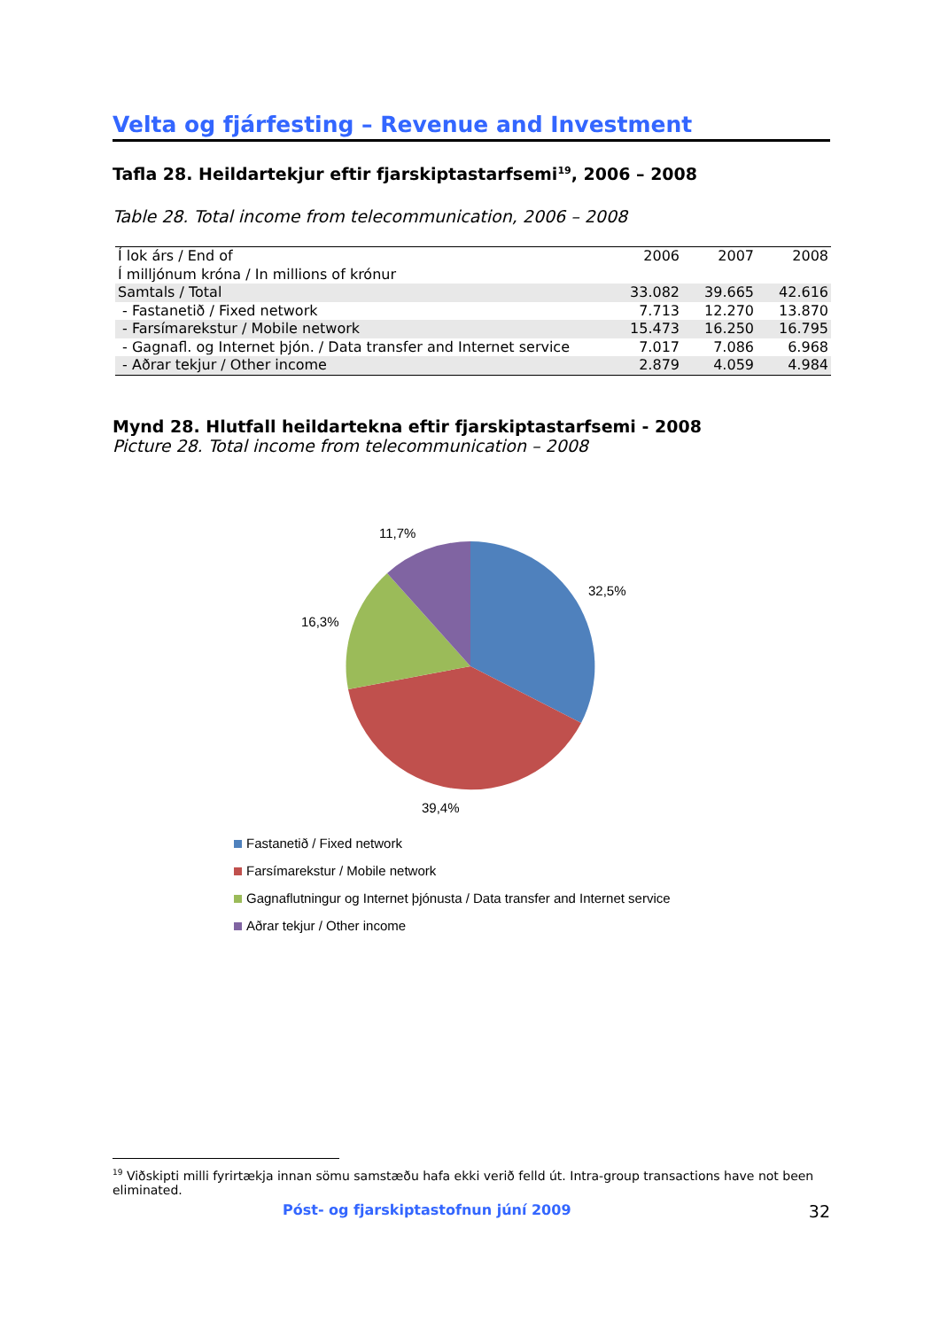Velta og fjárfesting – Revenue and Investment
Tafla 28. Heildartekjur eftir fjarskiptastarfsemi<sup>19</sup>, 2006 – 2008
Table 28. Total income from telecommunication, 2006 – 2008
| Í lok árs / End of | 2006 | 2007 | 2008 |
| Í milljónum króna / In millions of krónur | | | |
| Samtals / Total | 33.082 | 39.665 | 42.616 |
| - Fastanetið / Fixed network | 7.713 | 12.270 | 13.870 |
| - Farsímarekstur / Mobile network | 15.473 | 16.250 | 16.795 |
| - Gagnafl. og Internet þjón. / Data transfer and Internet service | 7.017 | 7.086 | 6.968 |
| - Aðrar tekjur / Other income | 2.879 | 4.059 | 4.984 |
Mynd 28. Hlutfall heildartekna eftir fjarskiptastarfsemi - 2008
Picture 28. Total income from telecommunication – 2008
11,7%
32,5%
16,3%
39,4%
Fastanetið / Fixed network
Farsímarekstur / Mobile network
Gagnaflutningur og Internet þjónusta / Data transfer and Internet service
Aðrar tekjur / Other income
<sup>19</sup> Viðskipti milli fyrirtækja innan sömu samstæðu hafa ekki verið felld út. Intra-group transactions have not been eliminated.
Póst- og fjarskiptastofnun júní 2009 32